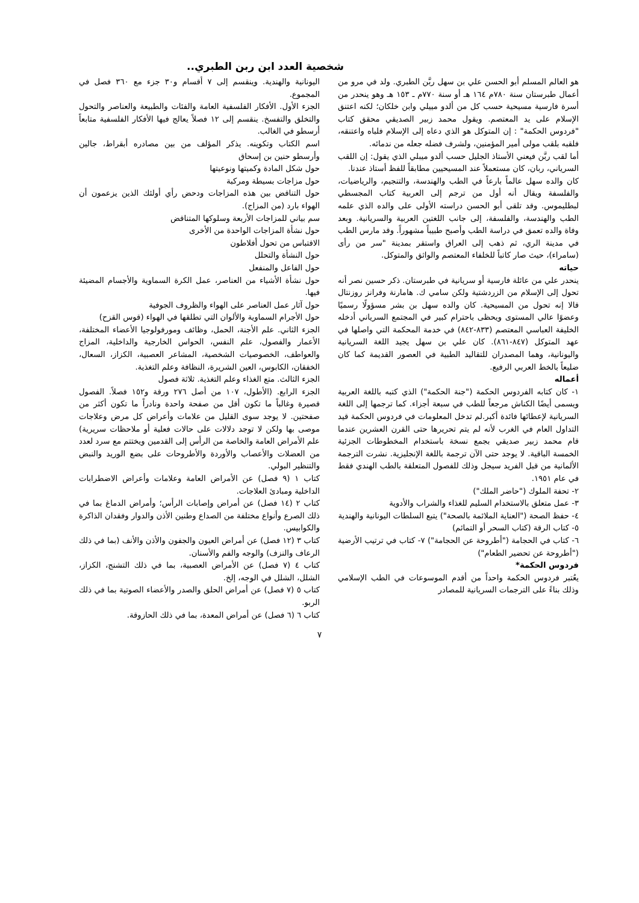شخصية العدد ابن ربن الطبري..
هو العالم المسلم أبو الحسن علي بن سهل ربَّن الطبري. ولد في مرو من أعمال طبرستان سنة ٧٨٠م ١٦٤ هـ أو سنة ٧٧٠م ـ ١٥٣ هـ وهو ينحدر من أسرة فارسية مسيحية حسب كل من ألدو مييلي وابن خلكان؛ لكنه اعتنق الإسلام على يد المعتصم. ويقول محمد زبير الصديقي محقق كتاب "فردوس الحكمة" : إن المتوكل هو الذي دعاه إلى الإسلام فلباه واعتنقه، فلقبه بلقب مولى أمير المؤمنين، ولشرف فضله جعله من ندمائه.
أما لقب ربَّن فيعني الأستاذ الجليل حسب ألدو ميبلي الذي يقول: إن اللقب السرياني، ربان، كان مستعملاً عند المسيحيين مطابقاً للفظ أستاذ عندنا.
كان والده سهل عالماً بارعاً في الطب والهندسة، والتنجيم، والرياضيات، والفلسفة ويقال أنه أول من ترجم إلى العربية كتاب المجسطي لبطليموس. وقد تلقى أبو الحسن دراسته الأولى على والده الذي علمه الطب والهندسة، والفلسفة، إلى جانب اللغتين العربية والسريانية. وبعد وفاة والده تعمق في دراسة الطب وأصبح طبيباً مشهوراً. وقد مارس الطب في مدينة الري، ثم ذهب إلى العراق واستقر بمدينة "سر من رأى (سامراء)، حيث صار كاتباً للخلفاء المعتصم والواثق والمتوكل.
حياته
ينحدر علي من عائلة فارسية أو سريانية في طبرستان. ذكر حسين نصر أنه تحول إلى الإسلام من الزردشتية ولكن سامي ك. هامارنة وفرانز روزنتال قالا إنه تحول من المسيحية. كان والده سهل بن بشر مسؤولًا رسميًا وعضوًا عالي المستوى ويحظى باحترام كبير في المجتمع السرياني أدخله الخليفة العباسي المعتصم (٨٣٣-٨٤٢) في خدمة المحكمة التي واصلها في عهد المتوكل (٨٤٧-٨٦١). كان علي بن سهل يجيد اللغة السريانية واليونانية، وهما المصدران للتقاليد الطبية في العصور القديمة كما كان ضليعاً بالخط العربي الرفيع.
أعماله
١- كان كتابه الفردوس الحكمة ("جنة الحكمة") الذي كتبه باللغة العربية ويسمى أيضًا الكناش مرجعاً للطب في سبعة أجزاء. كما ترجمها إلى اللغة السريانية لإعطائها فائدة أكبر.لم تدخل المعلومات في فردوس الحكمة قيد التداول العام في الغرب لأنه لم يتم تحريرها حتى القرن العشرين عندما قام محمد زبير صديقي بجمع نسخة باستخدام المخطوطات الجزئية الخمسة الباقية. لا يوجد حتى الآن ترجمة باللغة الإنجليزية. نشرت الترجمة الألمانية من قبل الفريد سيجل وذلك للفصول المتعلقة بالطب الهندي فقط في عام ١٩٥١.
٢- تحفة الملوك ("حاضر الملك")
٣- عمل متعلق بالاستخدام السليم للغذاء والشراب والأدوية
٤- حفظ الصحة ("العناية الملائمة بالصحة") يتبع السلطات اليونانية والهندية
٥- كتاب الرقة (كتاب السحر أو التمائم)
٦- كتاب في الحجامة ("أطروحة عن الحجامة") ٧- كتاب في ترتيب الأرضية ("أطروحة عن تحضير الطعام")
فردوس الحكمة*
يعُتبر فردوس الحكمة واحداً من أقدم الموسوعات في الطب الإسلامي وذلك بناءً على الترجمات السريانية للمصادر
اليونانية والهندية. وينقسم إلى ٧ أقسام و٣٠ جزء مع ٣٦٠ فصل في المجموع.
الجزء الأول. الأفكار الفلسفية العامة والفئات والطبيعة والعناصر والتحول والتخلق والتفسخ. ينقسم إلى ١٢ فصلاً يعالج فيها الأفكار الفلسفية متابعاً أرسطو في الغالب.
اسم الكتاب وتكوينه. يذكر المؤلف من بين مصادره أبقراط، جالين وأرسطو حنين بن إسحاق
حول شكل المادة وكميتها ونوعيتها
حول مزاجات بسيطة ومركبة
حول التناقض بين هذه المزاجات ودحض رأي أولئك الذين يزعمون أن الهواء بارد (من المزاج).
سم بياني للمزاجات الأربعة وسلوكها المتناقض
حول نشأة المزاجات الواحدة من الأخرى
الاقتباس من تحول أفلاطون
حول النشأة والتحلل
حول الفاعل والمنفعل
حول نشأة الأشياء من العناصر، عمل الكرة السماوية والأجسام المضيئة فيها.
حول آثار عمل العناصر على الهواء والظروف الجوفية
حول الأجرام السماوية والألوان التي تطلقها في الهواء (قوس القزح)
الجزء الثاني. علم الأجنة، الحمل، وظائف ومورفولوجيا الأعضاء المختلفة، الأعمار والفصول، علم النفس، الحواس الخارجية والداخلية، المزاج والعواطف، الخصوصيات الشخصية، المشاعر العصبية، الكزاز، السعال، الخفقان، الكابوس، العين الشريرة، النظافة وعلم التغذية.
الجزء الثالث. متع الغذاء وعلم التغذية. ثلاثة فصول
الجزء الرابع. (الأطول، ١٠٧ من أصل ٢٧٦ ورقة و١٥٢ فصلاً. الفصول قصيرة وغالباً ما تكون أقل من صفحة واحدة ونادراً ما تكون أكثر من صفحتين. لا يوجد سوى القليل من علامات وأعراض كل مرض وعلاجات موصى بها ولكن لا توجد دلالات على حالات فعلية أو ملاحظات سريرية) علم الأمراض العامة والخاصة من الرأس إلى القدمين ويختتم مع سرد لعدد من العضلات والأعصاب والأوردة والأطروحات على بضع الوريد والنبض والتنظير البولي.
كتاب ١ (٩ فصل) عن الأمراض العامة وعلامات وأعراض الاضطرابات الداخلية ومبادئ العلاجات.
كتاب ٢ (١٤ فصل) عن أمراض وإصابات الرأس؛ وأمراض الدماغ بما في ذلك الصرع وأنواع مختلفة من الصداع وطنين الأذن والدوار وفقدان الذاكرة والكوابيس.
كتاب ٣ (١٢ فصل) عن أمراض العيون والجفون والأذن والأنف (بما في ذلك الرعاف والنزف) والوجه والفم والأسنان.
كتاب ٤ (٧ فصل) عن الأمراض العصبية، بما في ذلك التشنج، الكزاز، الشلل، الشلل في الوجه، إلخ.
كتاب ٥ (٧ فصل) عن أمراض الحلق والصدر والأعضاء الصوتية بما في ذلك الربو.
كتاب ٦ (٦ فصل) عن أمراض المعدة، بما في ذلك الحازوقة.
٧